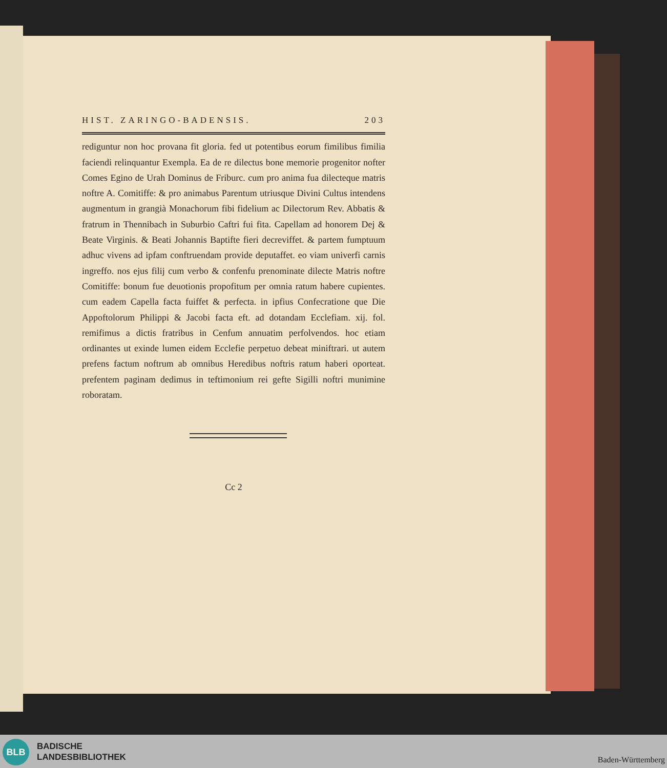HIST. ZARINGO-BADENSIS. 203
rediguntur non hoc provana fit gloria. fed ut potentibus eorum fimilibus fimilia faciendi relinquantur Exempla. Ea de re dilectus bone memorie progenitor nofter Comes Egino de Urah Dominus de Friburc. cum pro anima fua dilecteque matris noftre A. Comitiffe: & pro animabus Parentum utriusque Divini Cultus intendens augmentum in grangià Monachorum fibi fidelium ac Dilectorum Rev. Abbatis & fratrum in Thennibach in Suburbio Caftri fui fita. Capellam ad honorem Dej & Beate Virginis. & Beati Johannis Baptifte fieri decreviffet. & partem fumptuum adhuc vivens ad ipfam conftruendam provide deputaffet. eo viam univerfi carnis ingreffo. nos ejus filij cum verbo & confenfu prenominate dilecte Matris noftre Comitiffe: bonum fue deuotionis propofitum per omnia ratum habere cupientes. cum eadem Capella facta fuiffet & perfecta. in ipfius Confecratione que Die Appoftolorum Philippi & Jacobi facta eft. ad dotandam Ecclefiam. xij. fol. remifimus a dictis fratribus in Cenfum annuatim perfolvendos. hoc etiam ordinantes ut exinde lumen eidem Ecclefie perpetuo debeat miniftrari. ut autem prefens factum noftrum ab omnibus Heredibus noftris ratum haberi oporteat. prefentem paginam dedimus in teftimonium rei gefte Sigilli noftri munimine roboratam.
Cc 2
BLB
BADISCHE
LANDESBIBLIOTHEK
Baden-Württemberg